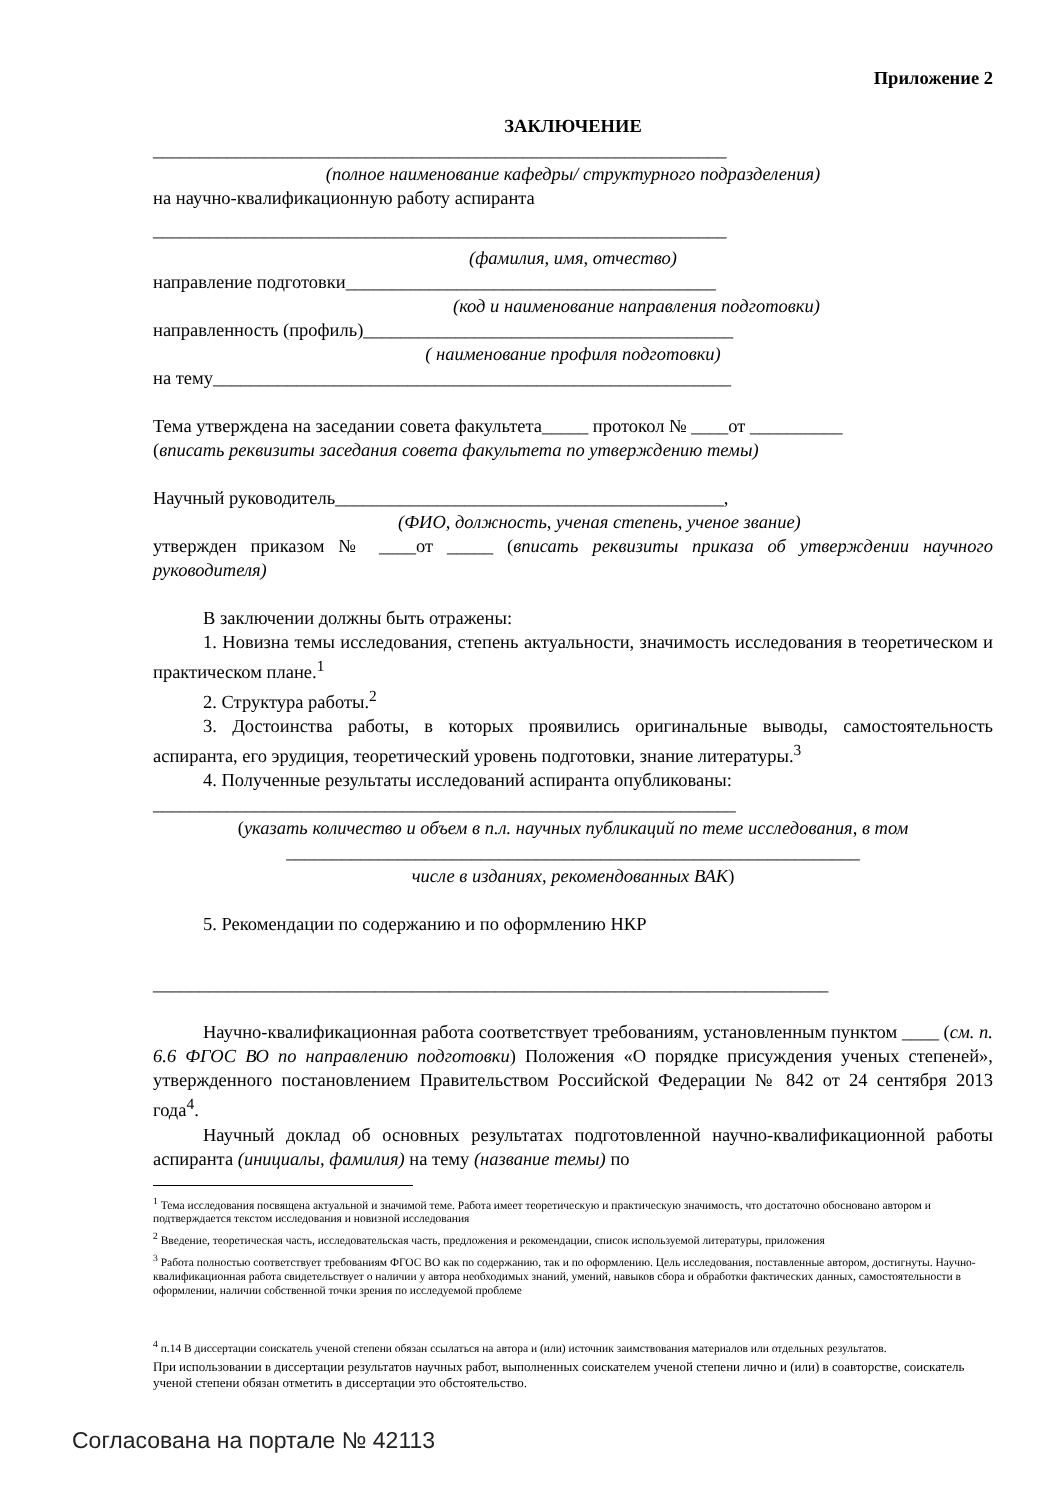Приложение 2
ЗАКЛЮЧЕНИЕ
______________________________________________________________
(полное наименование кафедры/ структурного подразделения)
на научно-квалификационную работу аспиранта
______________________________________________________________
(фамилия, имя, отчество)
направление подготовки________________________________________
(код и наименование направления подготовки)
направленность (профиль)________________________________________
( наименование профиля подготовки)
на тему________________________________________________________
Тема утверждена на заседании совета факультета_____ протокол № ____от __________
(вписать реквизиты заседания совета факультета по утверждению темы)
Научный руководитель__________________________________________,
(ФИО, должность, ученая степень, ученое звание)
утвержден приказом № ____от _____ (вписать реквизиты приказа об утверждении научного руководителя)
В заключении должны быть отражены:
1. Новизна темы исследования, степень актуальности, значимость исследования в теоретическом и практическом плане.<sup>1</sup>
2. Структура работы.<sup>2</sup>
3. Достоинства работы, в которых проявились оригинальные выводы, самостоятельность аспиранта, его эрудиция, теоретический уровень подготовки, знание литературы.<sup>3</sup>
4. Полученные результаты исследований аспиранта опубликованы:
_______________________________________________________________
(указать количество и объем в п.л. научных публикаций по теме исследования, в том
______________________________________________________________
числе в изданиях, рекомендованных ВАК)
5. Рекомендации по содержанию и по оформлению НКР
_________________________________________________________________________
Научно-квалификационная работа соответствует требованиям, установленным пунктом ____ (см. п. 6.6 ФГОС ВО по направлению подготовки) Положения «О порядке присуждения ученых степеней», утвержденного постановлением Правительством Российской Федерации № 842 от 24 сентября 2013 года<sup>4</sup>.
Научный доклад об основных результатах подготовленной научно-квалификационной работы аспиранта (инициалы, фамилия) на тему (название темы) по
<sup>1</sup> Тема исследования посвящена актуальной и значимой теме. Работа имеет теоретическую и практическую значимость, что достаточно обосновано автором и подтверждается текстом исследования и новизной исследования
<sup>2</sup> Введение, теоретическая часть, исследовательская часть, предложения и рекомендации, список используемой литературы, приложения
<sup>3</sup> Работа полностью соответствует требованиям ФГОС ВО как по содержанию, так и по оформлению. Цель исследования, поставленные автором, достигнуты. Научно-квалификационная работа свидетельствует о наличии у автора необходимых знаний, умений, навыков сбора и обработки фактических данных, самостоятельности в оформлении, наличии собственной точки зрения по исследуемой проблеме
<sup>4</sup> п.14 В диссертации соискатель ученой степени обязан ссылаться на автора и (или) источник заимствования материалов или отдельных результатов.
При использовании в диссертации результатов научных работ, выполненных соискателем ученой степени лично и (или) в соавторстве, соискатель ученой степени обязан отметить в диссертации это обстоятельство.
Согласована на портале № 42113